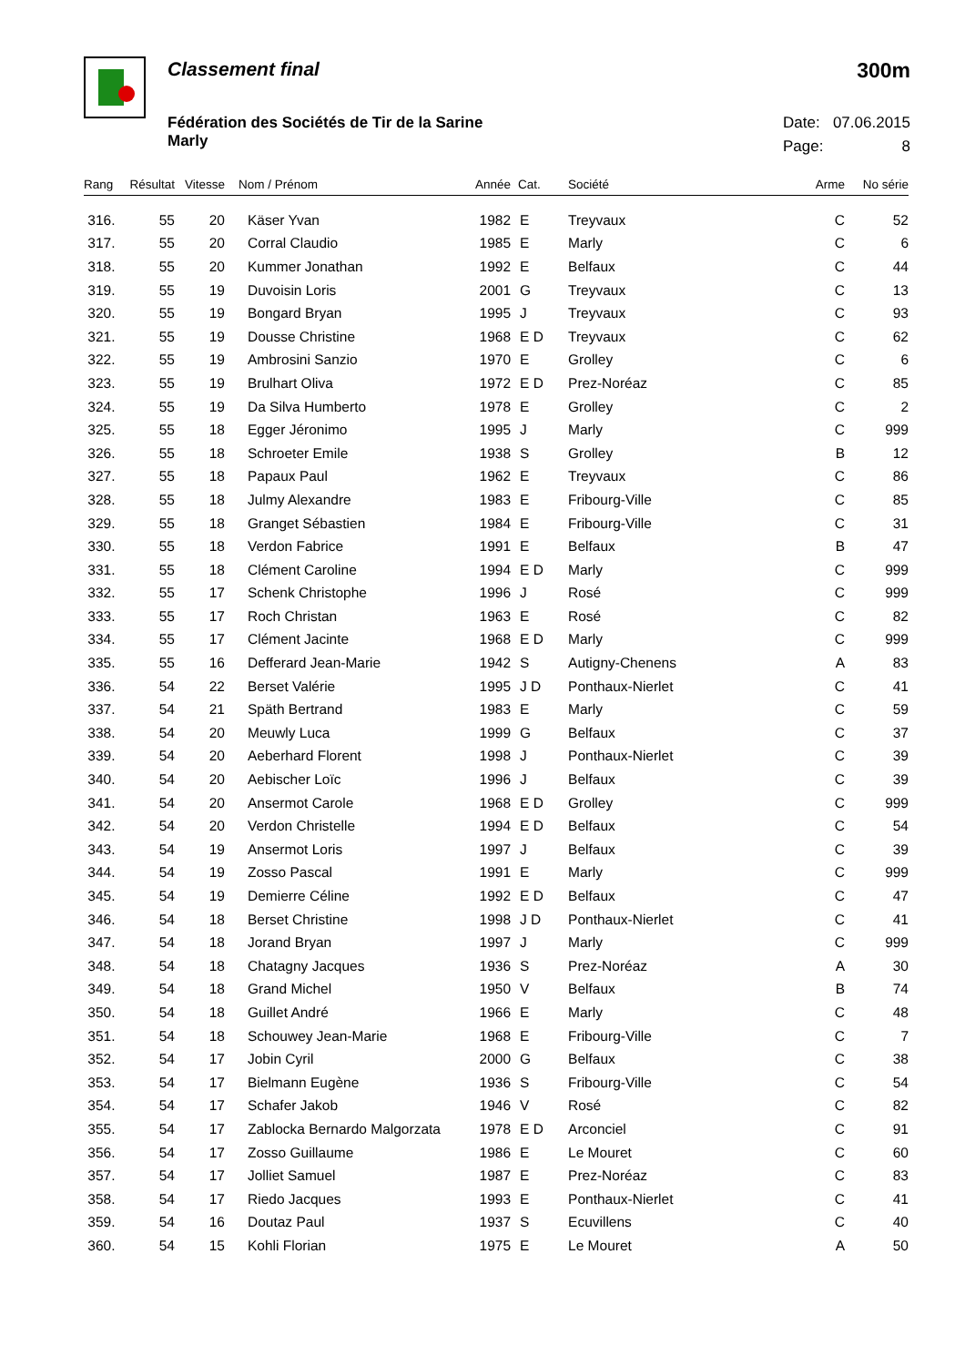Classement final 300m
Fédération des Sociétés de Tir de la Sarine
Marly
Date: 07.06.2015
Page: 8
| Rang | Résultat | Vitesse | Nom / Prénom | Année | Cat. | Société | Arme | No série |
| --- | --- | --- | --- | --- | --- | --- | --- | --- |
| 316. | 55 | 20 | Käser Yvan | 1982 | E | Treyvaux | C | 52 |
| 317. | 55 | 20 | Corral Claudio | 1985 | E | Marly | C | 6 |
| 318. | 55 | 20 | Kummer Jonathan | 1992 | E | Belfaux | C | 44 |
| 319. | 55 | 19 | Duvoisin Loris | 2001 | G | Treyvaux | C | 13 |
| 320. | 55 | 19 | Bongard Bryan | 1995 | J | Treyvaux | C | 93 |
| 321. | 55 | 19 | Dousse Christine | 1968 | E D | Treyvaux | C | 62 |
| 322. | 55 | 19 | Ambrosini Sanzio | 1970 | E | Grolley | C | 6 |
| 323. | 55 | 19 | Brulhart Oliva | 1972 | E D | Prez-Noréaz | C | 85 |
| 324. | 55 | 19 | Da Silva Humberto | 1978 | E | Grolley | C | 2 |
| 325. | 55 | 18 | Egger Jéronimo | 1995 | J | Marly | C | 999 |
| 326. | 55 | 18 | Schroeter Emile | 1938 | S | Grolley | B | 12 |
| 327. | 55 | 18 | Papaux Paul | 1962 | E | Treyvaux | C | 86 |
| 328. | 55 | 18 | Julmy Alexandre | 1983 | E | Fribourg-Ville | C | 85 |
| 329. | 55 | 18 | Granget Sébastien | 1984 | E | Fribourg-Ville | C | 31 |
| 330. | 55 | 18 | Verdon Fabrice | 1991 | E | Belfaux | B | 47 |
| 331. | 55 | 18 | Clément Caroline | 1994 | E D | Marly | C | 999 |
| 332. | 55 | 17 | Schenk Christophe | 1996 | J | Rosé | C | 999 |
| 333. | 55 | 17 | Roch Christan | 1963 | E | Rosé | C | 82 |
| 334. | 55 | 17 | Clément Jacinte | 1968 | E D | Marly | C | 999 |
| 335. | 55 | 16 | Defferard Jean-Marie | 1942 | S | Autigny-Chenens | A | 83 |
| 336. | 54 | 22 | Berset Valérie | 1995 | J D | Ponthaux-Nierlet | C | 41 |
| 337. | 54 | 21 | Späth Bertrand | 1983 | E | Marly | C | 59 |
| 338. | 54 | 20 | Meuwly Luca | 1999 | G | Belfaux | C | 37 |
| 339. | 54 | 20 | Aeberhard Florent | 1998 | J | Ponthaux-Nierlet | C | 39 |
| 340. | 54 | 20 | Aebischer Loïc | 1996 | J | Belfaux | C | 39 |
| 341. | 54 | 20 | Ansermot Carole | 1968 | E D | Grolley | C | 999 |
| 342. | 54 | 20 | Verdon Christelle | 1994 | E D | Belfaux | C | 54 |
| 343. | 54 | 19 | Ansermot Loris | 1997 | J | Belfaux | C | 39 |
| 344. | 54 | 19 | Zosso Pascal | 1991 | E | Marly | C | 999 |
| 345. | 54 | 19 | Demierre Céline | 1992 | E D | Belfaux | C | 47 |
| 346. | 54 | 18 | Berset Christine | 1998 | J D | Ponthaux-Nierlet | C | 41 |
| 347. | 54 | 18 | Jorand Bryan | 1997 | J | Marly | C | 999 |
| 348. | 54 | 18 | Chatagny Jacques | 1936 | S | Prez-Noréaz | A | 30 |
| 349. | 54 | 18 | Grand Michel | 1950 | V | Belfaux | B | 74 |
| 350. | 54 | 18 | Guillet André | 1966 | E | Marly | C | 48 |
| 351. | 54 | 18 | Schouwey Jean-Marie | 1968 | E | Fribourg-Ville | C | 7 |
| 352. | 54 | 17 | Jobin Cyril | 2000 | G | Belfaux | C | 38 |
| 353. | 54 | 17 | Bielmann Eugène | 1936 | S | Fribourg-Ville | C | 54 |
| 354. | 54 | 17 | Schafer Jakob | 1946 | V | Rosé | C | 82 |
| 355. | 54 | 17 | Zablocka Bernardo Malgorzata | 1978 | E D | Arconciel | C | 91 |
| 356. | 54 | 17 | Zosso Guillaume | 1986 | E | Le Mouret | C | 60 |
| 357. | 54 | 17 | Jolliet Samuel | 1987 | E | Prez-Noréaz | C | 83 |
| 358. | 54 | 17 | Riedo Jacques | 1993 | E | Ponthaux-Nierlet | C | 41 |
| 359. | 54 | 16 | Doutaz Paul | 1937 | S | Ecuvillens | C | 40 |
| 360. | 54 | 15 | Kohli Florian | 1975 | E | Le Mouret | A | 50 |